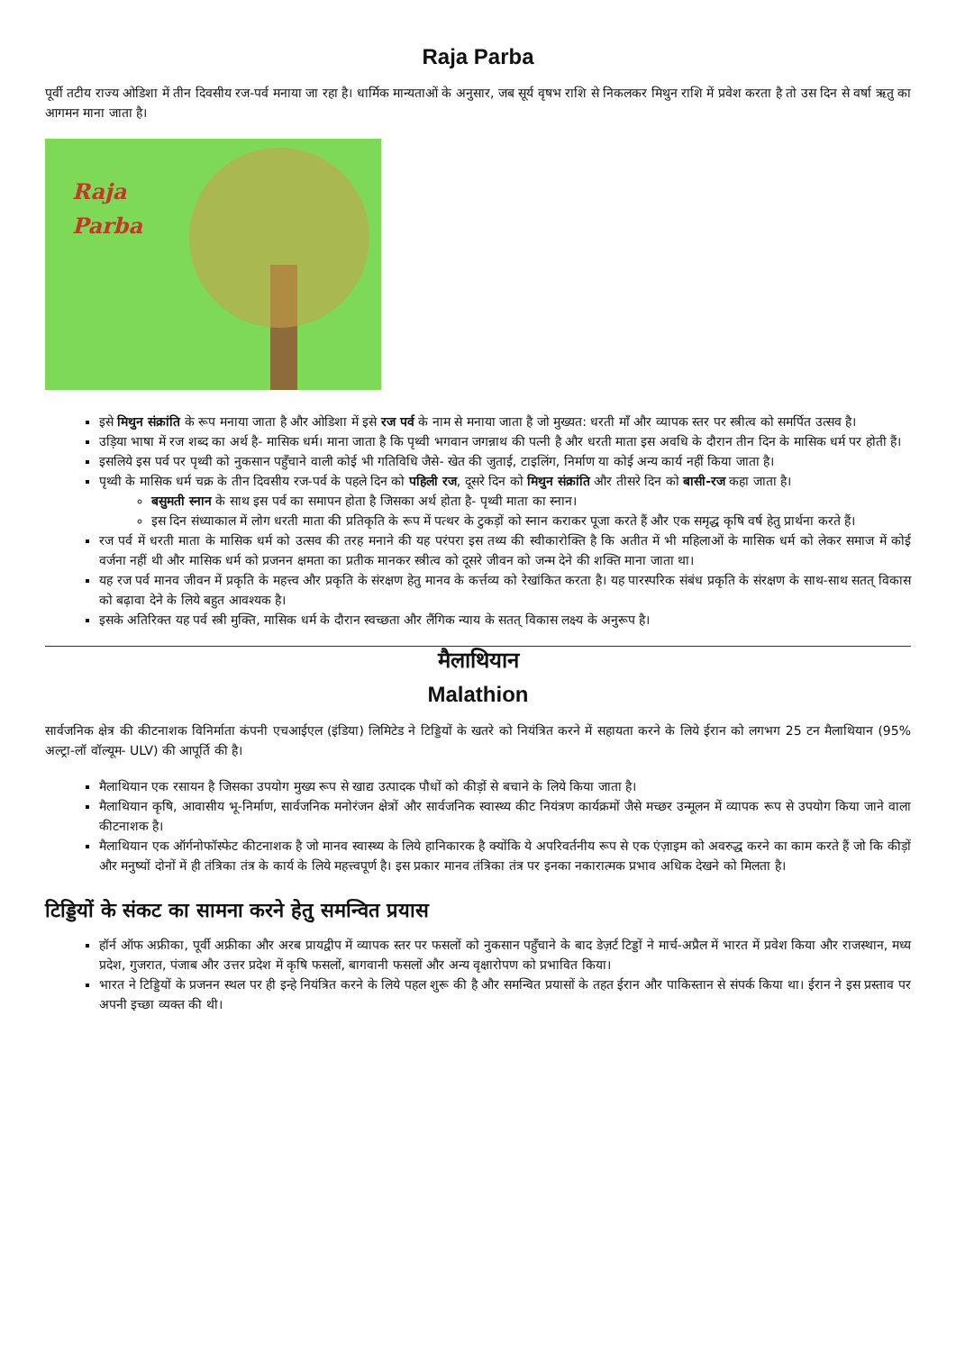Raja Parba
पूर्वी तटीय राज्य ओडिशा में तीन दिवसीय रज-पर्व मनाया जा रहा है। धार्मिक मान्यताओं के अनुसार, जब सूर्य वृषभ राशि से निकलकर मिथुन राशि में प्रवेश करता है तो उस दिन से वर्षा ऋतु का आगमन माना जाता है।
Raja
Parba
इसे मिथुन संक्रांति के रूप मनाया जाता है और ओडिशा में इसे रज पर्व के नाम से मनाया जाता है जो मुख्यत: धरती माँ और व्यापक स्तर पर स्त्रीत्व को समर्पित उत्सव है।
उड़िया भाषा में रज शब्द का अर्थ है- मासिक धर्म। माना जाता है कि पृथ्वी भगवान जगन्नाथ की पत्नी है और धरती माता इस अवधि के दौरान तीन दिन के मासिक धर्म पर होती हैं।
इसलिये इस पर्व पर पृथ्वी को नुकसान पहुँचाने वाली कोई भी गतिविधि जैसे- खेत की जुताई, टाइलिंग, निर्माण या कोई अन्य कार्य नहीं किया जाता है।
पृथ्वी के मासिक धर्म चक्र के तीन दिवसीय रज-पर्व के पहले दिन को पहिली रज, दूसरे दिन को मिथुन संक्रांति और तीसरे दिन को बासी-रज कहा जाता है।
बसुमती स्नान के साथ इस पर्व का समापन होता है जिसका अर्थ होता है- पृथ्वी माता का स्नान।
इस दिन संध्याकाल में लोग धरती माता की प्रतिकृति के रूप में पत्थर के टुकड़ों को स्नान कराकर पूजा करते हैं और एक समृद्ध कृषि वर्ष हेतु प्रार्थना करते हैं।
रज पर्व में धरती माता के मासिक धर्म को उत्सव की तरह मनाने की यह परंपरा इस तथ्य की स्वीकारोक्ति है कि अतीत में भी महिलाओं के मासिक धर्म को लेकर समाज में कोई वर्जना नहीं थी और मासिक धर्म को प्रजनन क्षमता का प्रतीक मानकर स्त्रीत्व को दूसरे जीवन को जन्म देने की शक्ति माना जाता था।
यह रज पर्व मानव जीवन में प्रकृति के महत्त्व और प्रकृति के संरक्षण हेतु मानव के कर्त्तव्य को रेखांकित करता है। यह पारस्परिक संबंध प्रकृति के संरक्षण के साथ-साथ सतत् विकास को बढ़ावा देने के लिये बहुत आवश्यक है।
इसके अतिरिक्त यह पर्व स्त्री मुक्ति, मासिक धर्म के दौरान स्वच्छता और लैंगिक न्याय के सतत् विकास लक्ष्य के अनुरूप है।
मैलाथियान
Malathion
सार्वजनिक क्षेत्र की कीटनाशक विनिर्माता कंपनी एचआईएल (इंडिया) लिमिटेड ने टिड्डियों के खतरे को नियंत्रित करने में सहायता करने के लिये ईरान को लगभग 25 टन मैलाथियान (95% अल्ट्रा-लॉ वॉल्यूम- ULV) की आपूर्ति की है।
मैलाथियान एक रसायन है जिसका उपयोग मुख्य रूप से खाद्य उत्पादक पौधों को कीड़ों से बचाने के लिये किया जाता है।
मैलाथियान कृषि, आवासीय भू-निर्माण, सार्वजनिक मनोरंजन क्षेत्रों और सार्वजनिक स्वास्थ्य कीट नियंत्रण कार्यक्रमों जैसे मच्छर उन्मूलन में व्यापक रूप से उपयोग किया जाने वाला कीटनाशक है।
मैलाथियान एक ऑर्गनोफॉस्फेट कीटनाशक है जो मानव स्वास्थ्य के लिये हानिकारक है क्योंकि ये अपरिवर्तनीय रूप से एक एंज़ाइम को अवरुद्ध करने का काम करते हैं जो कि कीड़ों और मनुष्यों दोनों में ही तंत्रिका तंत्र के कार्य के लिये महत्त्वपूर्ण है। इस प्रकार मानव तंत्रिका तंत्र पर इनका नकारात्मक प्रभाव अधिक देखने को मिलता है।
टिड्डियों के संकट का सामना करने हेतु समन्वित प्रयास
हॉर्न ऑफ अफ्रीका, पूर्वी अफ्रीका और अरब प्रायद्वीप में व्यापक स्तर पर फसलों को नुकसान पहुँचाने के बाद डेज़र्ट टिड्डों ने मार्च-अप्रैल में भारत में प्रवेश किया और राजस्थान, मध्य प्रदेश, गुजरात, पंजाब और उत्तर प्रदेश में कृषि फसलों, बागवानी फसलों और अन्य वृक्षारोपण को प्रभावित किया।
भारत ने टिड्डियों के प्रजनन स्थल पर ही इन्हे नियंत्रित करने के लिये पहल शुरू की है और समन्वित प्रयासों के तहत ईरान और पाकिस्तान से संपर्क किया था। ईरान ने इस प्रस्ताव पर अपनी इच्छा व्यक्त की थी।